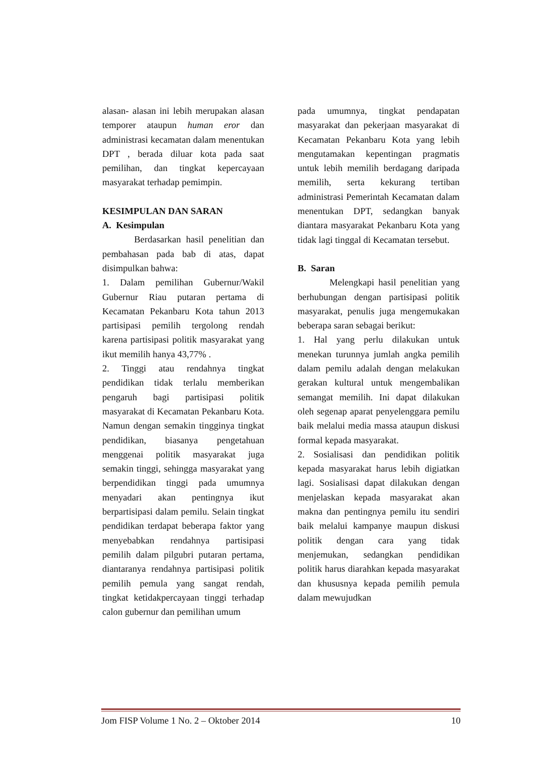alasan- alasan ini lebih merupakan alasan temporer ataupun human eror dan administrasi kecamatan dalam menentukan DPT , berada diluar kota pada saat pemilihan, dan tingkat kepercayaan masyarakat terhadap pemimpin.
KESIMPULAN DAN SARAN
A. Kesimpulan
Berdasarkan hasil penelitian dan pembahasan pada bab di atas, dapat disimpulkan bahwa:
1. Dalam pemilihan Gubernur/Wakil Gubernur Riau putaran pertama di Kecamatan Pekanbaru Kota tahun 2013 partisipasi pemilih tergolong rendah karena partisipasi politik masyarakat yang ikut memilih hanya 43,77% .
2. Tinggi atau rendahnya tingkat pendidikan tidak terlalu memberikan pengaruh bagi partisipasi politik masyarakat di Kecamatan Pekanbaru Kota. Namun dengan semakin tingginya tingkat pendidikan, biasanya pengetahuan menggenai politik masyarakat juga semakin tinggi, sehingga masyarakat yang berpendidikan tinggi pada umumnya menyadari akan pentingnya ikut berpartisipasi dalam pemilu. Selain tingkat pendidikan terdapat beberapa faktor yang menyebabkan rendahnya partisipasi pemilih dalam pilgubri putaran pertama, diantaranya rendahnya partisipasi politik pemilih pemula yang sangat rendah, tingkat ketidakpercayaan tinggi terhadap calon gubernur dan pemilihan umum
pada umumnya, tingkat pendapatan masyarakat dan pekerjaan masyarakat di Kecamatan Pekanbaru Kota yang lebih mengutamakan kepentingan pragmatis untuk lebih memilih berdagang daripada memilih, serta kekurang tertiban administrasi Pemerintah Kecamatan dalam menentukan DPT, sedangkan banyak diantara masyarakat Pekanbaru Kota yang tidak lagi tinggal di Kecamatan tersebut.
B. Saran
Melengkapi hasil penelitian yang berhubungan dengan partisipasi politik masyarakat, penulis juga mengemukakan beberapa saran sebagai berikut:
1. Hal yang perlu dilakukan untuk menekan turunnya jumlah angka pemilih dalam pemilu adalah dengan melakukan gerakan kultural untuk mengembalikan semangat memilih. Ini dapat dilakukan oleh segenap aparat penyelenggara pemilu baik melalui media massa ataupun diskusi formal kepada masyarakat.
2. Sosialisasi dan pendidikan politik kepada masyarakat harus lebih digiatkan lagi. Sosialisasi dapat dilakukan dengan menjelaskan kepada masyarakat akan makna dan pentingnya pemilu itu sendiri baik melalui kampanye maupun diskusi politik dengan cara yang tidak menjemukan, sedangkan pendidikan politik harus diarahkan kepada masyarakat dan khususnya kepada pemilih pemula dalam mewujudkan
Jom FISP Volume 1 No. 2 – Oktober 2014 10